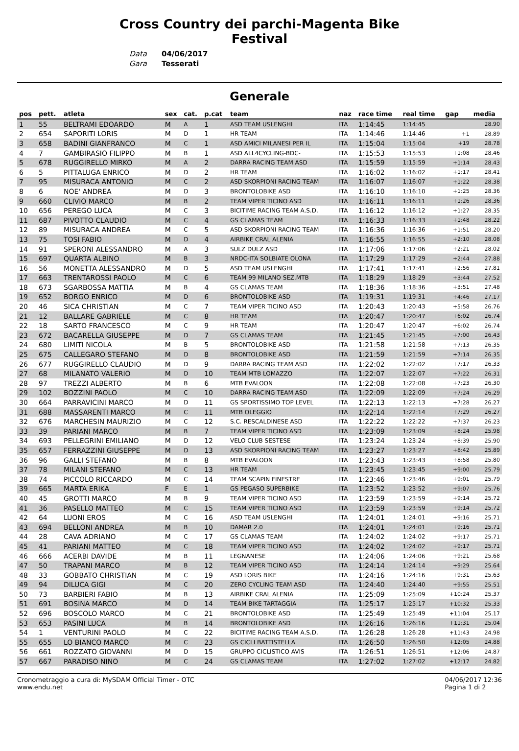Cross Country dei parchi-Magenta Bike
Festival
Data 04/06/2017
Gara Tesserati
Generale
| pos | pett. | atleta | sex | cat. | p.cat | team | naz | race time | real time | gap | media |
| --- | --- | --- | --- | --- | --- | --- | --- | --- | --- | --- | --- |
| 1 | 55 | BELTRAMI EDOARDO | M | A | 1 | ASD TEAM USLENGHI | ITA | 1:14:45 | 1:14:45 | | 28.90 |
| 2 | 654 | SAPORITI LORIS | M | D | 1 | HR TEAM | ITA | 1:14:46 | 1:14:46 | +1 | 28.89 |
| 3 | 658 | BADINI GIANFRANCO | M | C | 1 | ASD AMICI MILANESI PER IL | ITA | 1:15:04 | 1:15:04 | +19 | 28.78 |
| 4 | 7 | GAMBIRASIO FILIPPO | M | B | 1 | ASD ALL4CYCLING-BDC- | ITA | 1:15:53 | 1:15:53 | +1:08 | 28.46 |
| 5 | 678 | RUGGIRELLO MIRKO | M | A | 2 | DARRA RACING TEAM ASD | ITA | 1:15:59 | 1:15:59 | +1:14 | 28.43 |
| 6 | 5 | PITTALUGA ENRICO | M | D | 2 | HR TEAM | ITA | 1:16:02 | 1:16:02 | +1:17 | 28.41 |
| 7 | 95 | MISURACA ANTONIO | M | C | 2 | ASD SKORPIONI RACING TEAM | ITA | 1:16:07 | 1:16:07 | +1:22 | 28.38 |
| 8 | 6 | NOE' ANDREA | M | D | 3 | BRONTOLOBIKE ASD | ITA | 1:16:10 | 1:16:10 | +1:25 | 28.36 |
| 9 | 660 | CLIVIO MARCO | M | B | 2 | TEAM VIPER TICINO ASD | ITA | 1:16:11 | 1:16:11 | +1:26 | 28.36 |
| 10 | 656 | PEREGO LUCA | M | C | 3 | BICITIME RACING TEAM A.S.D. | ITA | 1:16:12 | 1:16:12 | +1:27 | 28.35 |
| 11 | 687 | PIVOTTO CLAUDIO | M | C | 4 | GS CLAMAS TEAM | ITA | 1:16:33 | 1:16:33 | +1:48 | 28.22 |
| 12 | 89 | MISURACA ANDREA | M | C | 5 | ASD SKORPIONI RACING TEAM | ITA | 1:16:36 | 1:16:36 | +1:51 | 28.20 |
| 13 | 75 | TOSI FABIO | M | D | 4 | AIRBIKE CRAL ALENIA | ITA | 1:16:55 | 1:16:55 | +2:10 | 28.08 |
| 14 | 91 | SPERONI ALESSANDRO | M | A | 3 | SULZ DULZ ASD | ITA | 1:17:06 | 1:17:06 | +2:21 | 28.02 |
| 15 | 697 | QUARTA ALBINO | M | B | 3 | NRDC-ITA SOLBIATE OLONA | ITA | 1:17:29 | 1:17:29 | +2:44 | 27.88 |
| 16 | 56 | MONETTA ALESSANDRO | M | D | 5 | ASD TEAM USLENGHI | ITA | 1:17:41 | 1:17:41 | +2:56 | 27.81 |
| 17 | 663 | TRENTAROSSI PAOLO | M | C | 6 | TEAM 99 MILANO SEZ.MTB | ITA | 1:18:29 | 1:18:29 | +3:44 | 27.52 |
| 18 | 673 | SGARBOSSA MATTIA | M | B | 4 | GS CLAMAS TEAM | ITA | 1:18:36 | 1:18:36 | +3:51 | 27.48 |
| 19 | 652 | BORGO ENRICO | M | D | 6 | BRONTOLOBIKE ASD | ITA | 1:19:31 | 1:19:31 | +4:46 | 27.17 |
| 20 | 46 | SICA CHRISTIAN | M | C | 7 | TEAM VIPER TICINO ASD | ITA | 1:20:43 | 1:20:43 | +5:58 | 26.76 |
| 21 | 12 | BALLARE GABRIELE | M | C | 8 | HR TEAM | ITA | 1:20:47 | 1:20:47 | +6:02 | 26.74 |
| 22 | 18 | SARTO FRANCESCO | M | C | 9 | HR TEAM | ITA | 1:20:47 | 1:20:47 | +6:02 | 26.74 |
| 23 | 672 | BACARELLA GIUSEPPE | M | D | 7 | GS CLAMAS TEAM | ITA | 1:21:45 | 1:21:45 | +7:00 | 26.43 |
| 24 | 680 | LIMITI NICOLA | M | B | 5 | BRONTOLOBIKE ASD | ITA | 1:21:58 | 1:21:58 | +7:13 | 26.35 |
| 25 | 675 | CALLEGARO STEFANO | M | D | 8 | BRONTOLOBIKE ASD | ITA | 1:21:59 | 1:21:59 | +7:14 | 26.35 |
| 26 | 677 | RUGGIRELLO CLAUDIO | M | D | 9 | DARRA RACING TEAM ASD | ITA | 1:22:02 | 1:22:02 | +7:17 | 26.33 |
| 27 | 68 | MILANATO VALERIO | M | D | 10 | TEAM MTB LOMAZZO | ITA | 1:22:07 | 1:22:07 | +7:22 | 26.31 |
| 28 | 97 | TREZZI ALBERTO | M | B | 6 | MTB EVALOON | ITA | 1:22:08 | 1:22:08 | +7:23 | 26.30 |
| 29 | 102 | BOZZINI PAOLO | M | C | 10 | DARRA RACING TEAM ASD | ITA | 1:22:09 | 1:22:09 | +7:24 | 26.29 |
| 30 | 664 | PARRAVICINI MARCO | M | D | 11 | GS SPORTISSIMO TOP LEVEL | ITA | 1:22:13 | 1:22:13 | +7:28 | 26.27 |
| 31 | 688 | MASSARENTI MARCO | M | C | 11 | MTB OLEGGIO | ITA | 1:22:14 | 1:22:14 | +7:29 | 26.27 |
| 32 | 676 | MARCHESIN MAURIZIO | M | C | 12 | S.C. RESCALDINESE ASD | ITA | 1:22:22 | 1:22:22 | +7:37 | 26.23 |
| 33 | 39 | PARIANI MARCO | M | B | 7 | TEAM VIPER TICINO ASD | ITA | 1:23:09 | 1:23:09 | +8:24 | 25.98 |
| 34 | 693 | PELLEGRINI EMILIANO | M | D | 12 | VELO CLUB SESTESE | ITA | 1:23:24 | 1:23:24 | +8:39 | 25.90 |
| 35 | 657 | FERRAZZINI GIUSEPPE | M | D | 13 | ASD SKORPIONI RACING TEAM | ITA | 1:23:27 | 1:23:27 | +8:42 | 25.89 |
| 36 | 96 | GALLI STEFANO | M | B | 8 | MTB EVALOON | ITA | 1:23:43 | 1:23:43 | +8:58 | 25.80 |
| 37 | 78 | MILANI STEFANO | M | C | 13 | HR TEAM | ITA | 1:23:45 | 1:23:45 | +9:00 | 25.79 |
| 38 | 74 | PICCOLO RICCARDO | M | C | 14 | TEAM SCAPIN FINESTRE | ITA | 1:23:46 | 1:23:46 | +9:01 | 25.79 |
| 39 | 665 | MARTA ERIKA | F | E | 1 | GS PEGASO SUPERBIKE | ITA | 1:23:52 | 1:23:52 | +9:07 | 25.76 |
| 40 | 45 | GROTTI MARCO | M | B | 9 | TEAM VIPER TICINO ASD | ITA | 1:23:59 | 1:23:59 | +9:14 | 25.72 |
| 41 | 36 | PASELLO MATTEO | M | C | 15 | TEAM VIPER TICINO ASD | ITA | 1:23:59 | 1:23:59 | +9:14 | 25.72 |
| 42 | 64 | LUONI EROS | M | C | 16 | ASD TEAM USLENGHI | ITA | 1:24:01 | 1:24:01 | +9:16 | 25.71 |
| 43 | 694 | BELLONI ANDREA | M | B | 10 | DAMAR 2.0 | ITA | 1:24:01 | 1:24:01 | +9:16 | 25.71 |
| 44 | 28 | CAVA ADRIANO | M | C | 17 | GS CLAMAS TEAM | ITA | 1:24:02 | 1:24:02 | +9:17 | 25.71 |
| 45 | 41 | PARIANI MATTEO | M | C | 18 | TEAM VIPER TICINO ASD | ITA | 1:24:02 | 1:24:02 | +9:17 | 25.71 |
| 46 | 666 | ACERBI DAVIDE | M | B | 11 | LEGNANESE | ITA | 1:24:06 | 1:24:06 | +9:21 | 25.68 |
| 47 | 50 | TRAPANI MARCO | M | B | 12 | TEAM VIPER TICINO ASD | ITA | 1:24:14 | 1:24:14 | +9:29 | 25.64 |
| 48 | 33 | GOBBATO CHRISTIAN | M | C | 19 | ASD LORIS BIKE | ITA | 1:24:16 | 1:24:16 | +9:31 | 25.63 |
| 49 | 94 | DILUCA GIGI | M | C | 20 | ZERO CYCLING TEAM ASD | ITA | 1:24:40 | 1:24:40 | +9:55 | 25.51 |
| 50 | 73 | BARBIERI FABIO | M | B | 13 | AIRBIKE CRAL ALENIA | ITA | 1:25:09 | 1:25:09 | +10:24 | 25.37 |
| 51 | 691 | BOSINA MARCO | M | D | 14 | TEAM BIKE TARTAGGIA | ITA | 1:25:17 | 1:25:17 | +10:32 | 25.33 |
| 52 | 696 | BOSCOLO MARCO | M | C | 21 | BRONTOLOBIKE ASD | ITA | 1:25:49 | 1:25:49 | +11:04 | 25.17 |
| 53 | 653 | PASINI LUCA | M | B | 14 | BRONTOLOBIKE ASD | ITA | 1:26:16 | 1:26:16 | +11:31 | 25.04 |
| 54 | 1 | VENTURINI PAOLO | M | C | 22 | BICITIME RACING TEAM A.S.D. | ITA | 1:26:28 | 1:26:28 | +11:43 | 24.98 |
| 55 | 655 | LO BIANCO MARCO | M | C | 23 | GS CICLI BATTISTELLA | ITA | 1:26:50 | 1:26:50 | +12:05 | 24.88 |
| 56 | 661 | ROZZATO GIOVANNI | M | D | 15 | GRUPPO CICLISTICO AVIS | ITA | 1:26:51 | 1:26:51 | +12:06 | 24.87 |
| 57 | 667 | PARADISO NINO | M | C | 24 | GS CLAMAS TEAM | ITA | 1:27:02 | 1:27:02 | +12:17 | 24.82 |
Cronometraggio a cura di: MySDAM Official Timer - OTC
www.endu.net
04/06/2017 12:36
Pagina 1 di 2